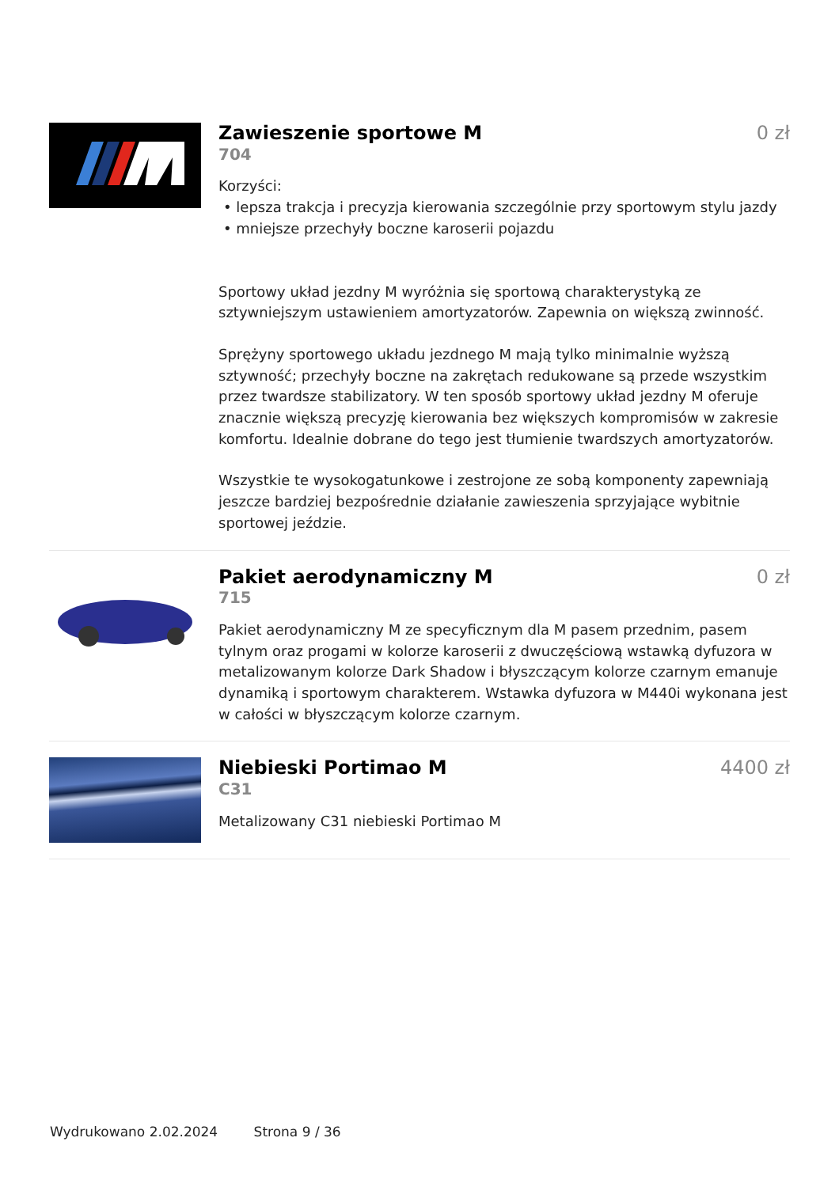Zawieszenie sportowe M 0 zł
704
Korzyści:
• lepsza trakcja i precyzja kierowania szczególnie przy sportowym stylu jazdy
• mniejsze przechyły boczne karoserii pojazdu
Sportowy układ jezdny M wyróżnia się sportową charakterystyką ze sztywniejszym ustawieniem amortyzatorów. Zapewnia on większą zwinność.
Sprężyny sportowego układu jezdnego M mają tylko minimalnie wyższą sztywność; przechyły boczne na zakrętach redukowane są przede wszystkim przez twardsze stabilizatory. W ten sposób sportowy układ jezdny M oferuje znacznie większą precyzję kierowania bez większych kompromisów w zakresie komfortu. Idealnie dobrane do tego jest tłumienie twardszych amortyzatorów.
Wszystkie te wysokogatunkowe i zestrojone ze sobą komponenty zapewniają jeszcze bardziej bezpośrednie działanie zawieszenia sprzyjające wybitnie sportowej jeździe.
Pakiet aerodynamiczny M 0 zł
715
Pakiet aerodynamiczny M ze specyficznym dla M pasem przednim, pasem tylnym oraz progami w kolorze karoserii z dwuczęściową wstawką dyfuzora w metalizowanym kolorze Dark Shadow i błyszczącym kolorze czarnym emanuje dynamiką i sportowym charakterem. Wstawka dyfuzora w M440i wykonana jest w całości w błyszczącym kolorze czarnym.
Niebieski Portimao M 4400 zł
C31
Metalizowany C31 niebieski Portimao M
Wydrukowano 2.02.2024 Strona 9 / 36